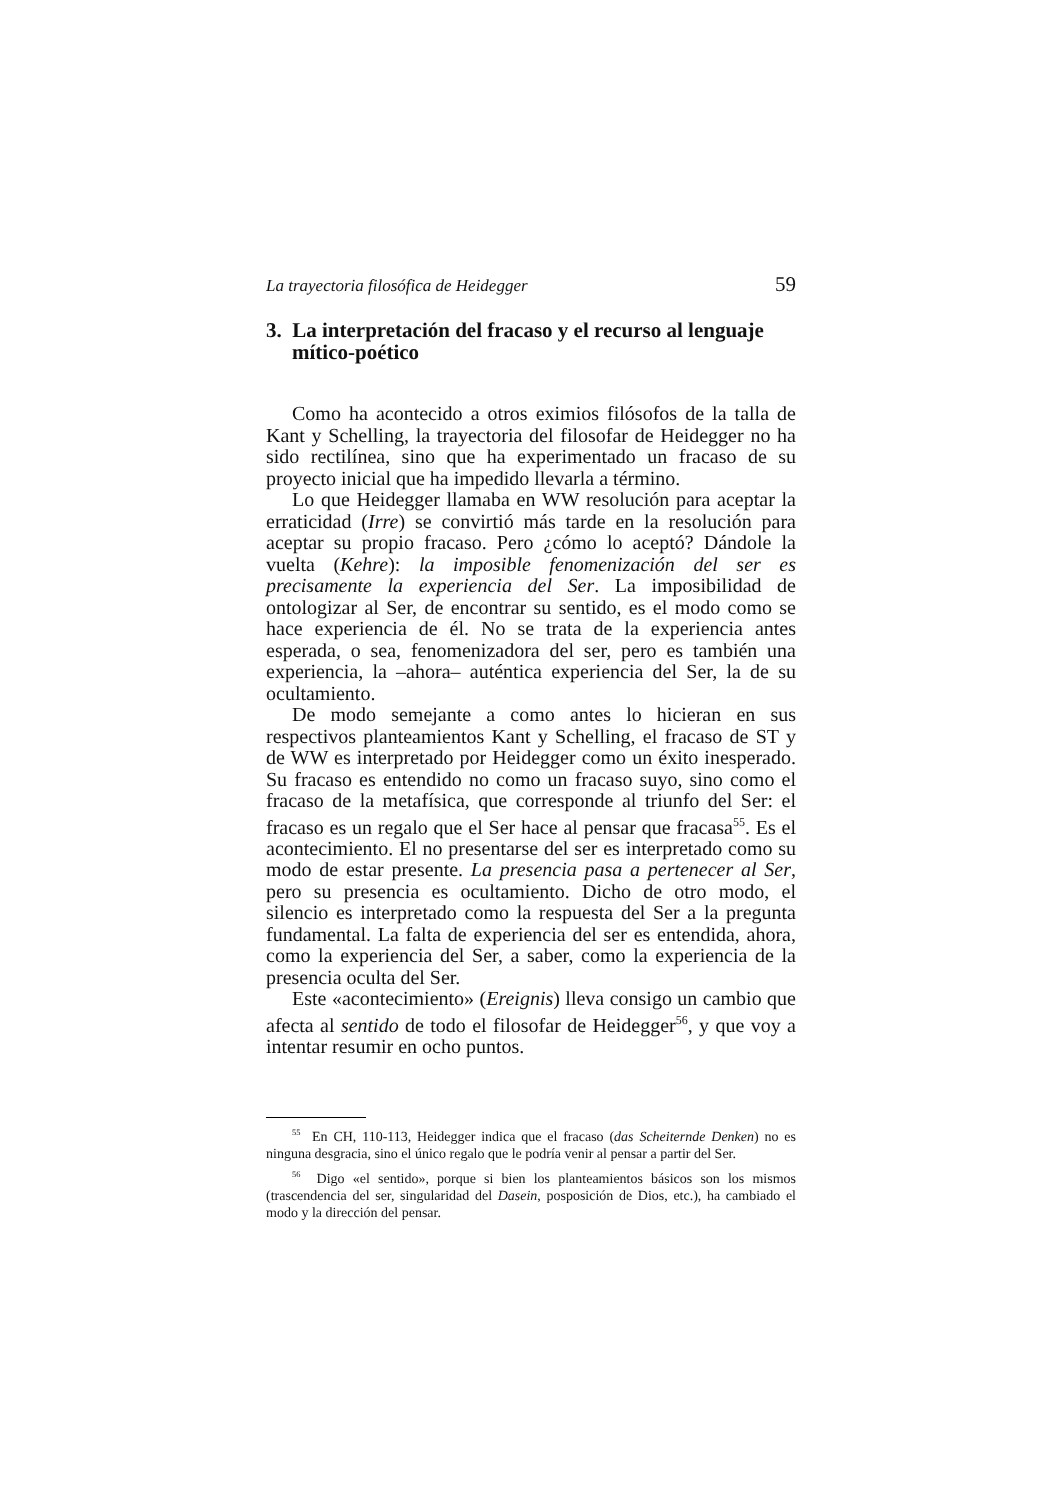La trayectoria filosófica de Heidegger 59
3. La interpretación del fracaso y el recurso al lenguaje mítico-poético
Como ha acontecido a otros eximios filósofos de la talla de Kant y Schelling, la trayectoria del filosofar de Heidegger no ha sido rectilínea, sino que ha experimentado un fracaso de su proyecto inicial que ha impedido llevarla a término.
Lo que Heidegger llamaba en WW resolución para aceptar la erraticidad (Irre) se convirtió más tarde en la resolución para aceptar su propio fracaso. Pero ¿cómo lo aceptó? Dándole la vuelta (Kehre): la imposible fenomenización del ser es precisamente la experiencia del Ser. La imposibilidad de ontologizar al Ser, de encontrar su sentido, es el modo como se hace experiencia de él. No se trata de la experiencia antes esperada, o sea, fenomenizadora del ser, pero es también una experiencia, la –ahora– auténtica experiencia del Ser, la de su ocultamiento.
De modo semejante a como antes lo hicieran en sus respectivos planteamientos Kant y Schelling, el fracaso de ST y de WW es interpretado por Heidegger como un éxito inesperado. Su fracaso es entendido no como un fracaso suyo, sino como el fracaso de la metafísica, que corresponde al triunfo del Ser: el fracaso es un regalo que el Ser hace al pensar que fracasa<sup>55</sup>. Es el acontecimiento. El no presentarse del ser es interpretado como su modo de estar presente. La presencia pasa a pertenecer al Ser, pero su presencia es ocultamiento. Dicho de otro modo, el silencio es interpretado como la respuesta del Ser a la pregunta fundamental. La falta de experiencia del ser es entendida, ahora, como la experiencia del Ser, a saber, como la experiencia de la presencia oculta del Ser.
Este «acontecimiento» (Ereignis) lleva consigo un cambio que afecta al sentido de todo el filosofar de Heidegger<sup>56</sup>, y que voy a intentar resumir en ocho puntos.
<sup>55</sup> En CH, 110-113, Heidegger indica que el fracaso (das Scheiternde Denken) no es ninguna desgracia, sino el único regalo que le podría venir al pensar a partir del Ser.
<sup>56</sup> Digo «el sentido», porque si bien los planteamientos básicos son los mismos (trascendencia del ser, singularidad del Dasein, posposición de Dios, etc.), ha cambiado el modo y la dirección del pensar.